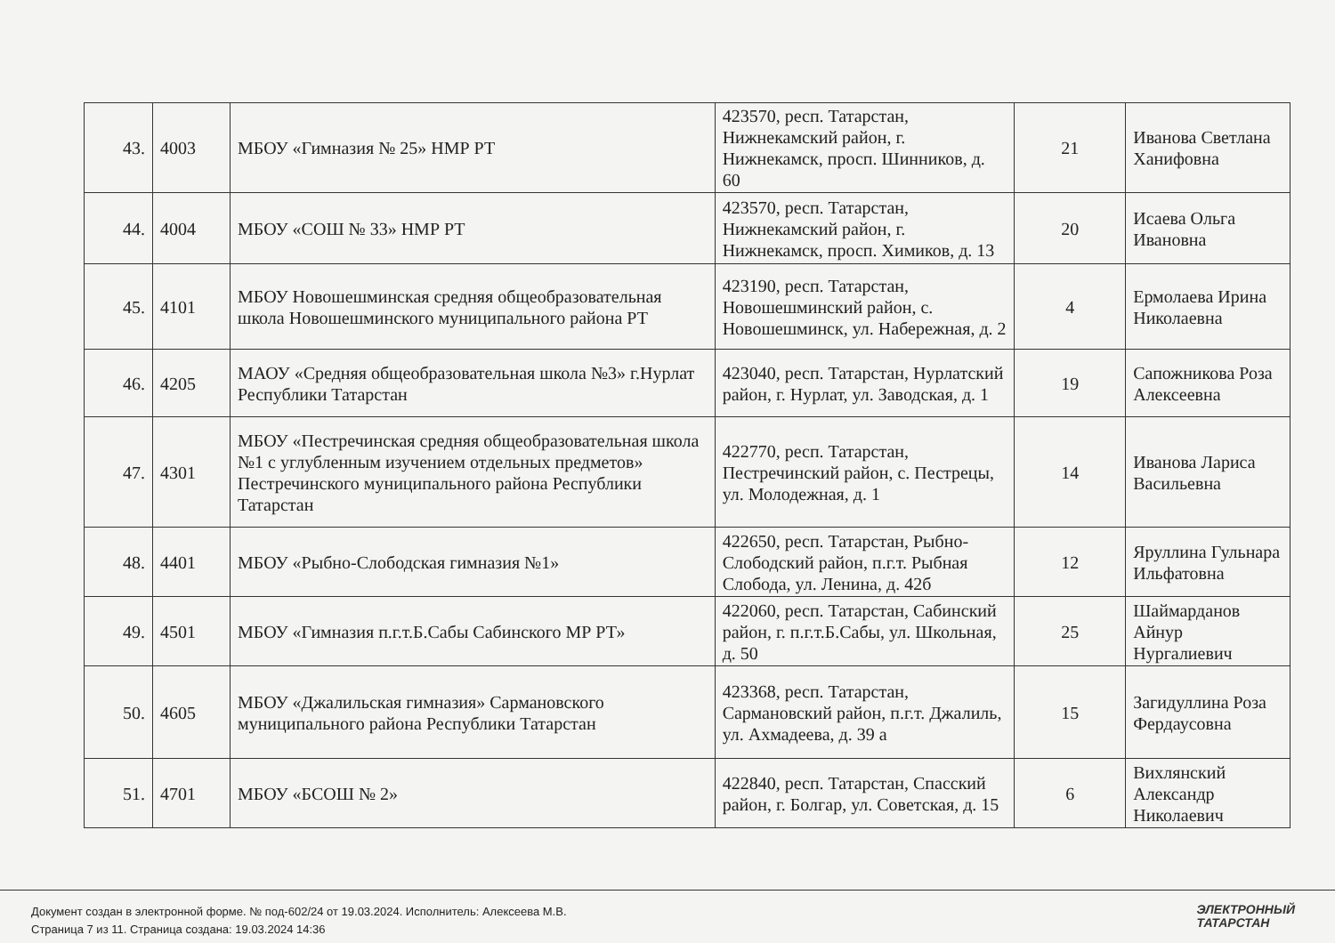| 43. | 4003 | МБОУ «Гимназия № 25» НМР РТ | 423570, респ. Татарстан, Нижнекамский район, г. Нижнекамск, просп. Шинников, д. 60 | 21 | Иванова Светлана Ханифовна |
| 44. | 4004 | МБОУ «СОШ № 33» НМР РТ | 423570, респ. Татарстан, Нижнекамский район, г. Нижнекамск, просп. Химиков, д. 13 | 20 | Исаева Ольга Ивановна |
| 45. | 4101 | МБОУ Новошешминская средняя общеобразовательная школа Новошешминского муниципального района РТ | 423190, респ. Татарстан, Новошешминский район, с. Новошешминск, ул. Набережная, д. 2 | 4 | Ермолаева Ирина Николаевна |
| 46. | 4205 | МАОУ «Средняя общеобразовательная школа №3» г.Нурлат Республики Татарстан | 423040, респ. Татарстан, Нурлатский район, г. Нурлат, ул. Заводская, д. 1 | 19 | Сапожникова Роза Алексеевна |
| 47. | 4301 | МБОУ «Пестречинская средняя общеобразовательная школа №1 с углубленным изучением отдельных предметов» Пестречинского муниципального района Республики Татарстан | 422770, респ. Татарстан, Пестречинский район, с. Пестрецы, ул. Молодежная, д. 1 | 14 | Иванова Лариса Васильевна |
| 48. | 4401 | МБОУ «Рыбно-Слободская гимназия №1» | 422650, респ. Татарстан, Рыбно-Слободский район, п.г.т. Рыбная Слобода, ул. Ленина, д. 42б | 12 | Яруллина Гульнара Ильфатовна |
| 49. | 4501 | МБОУ «Гимназия п.г.т.Б.Сабы Сабинского МР РТ» | 422060, респ. Татарстан, Сабинский район, г. п.г.т.Б.Сабы, ул. Школьная, д. 50 | 25 | Шаймарданов Айнур Нургалиевич |
| 50. | 4605 | МБОУ «Джалильская гимназия» Сармановского муниципального района Республики Татарстан | 423368, респ. Татарстан, Сармановский район, п.г.т. Джалиль, ул. Ахмадеева, д. 39 а | 15 | Загидуллина Роза Фердаусовна |
| 51. | 4701 | МБОУ «БСОШ № 2» | 422840, респ. Татарстан, Спасский район, г. Болгар, ул. Советская, д. 15 | 6 | Вихлянский Александр Николаевич |
Документ создан в электронной форме. № под-602/24 от 19.03.2024. Исполнитель: Алексеева М.В.
Страница 7 из 11. Страница создана: 19.03.2024 14:36
ЭЛЕКТРОННЫЙ
ТАТАРСТАН